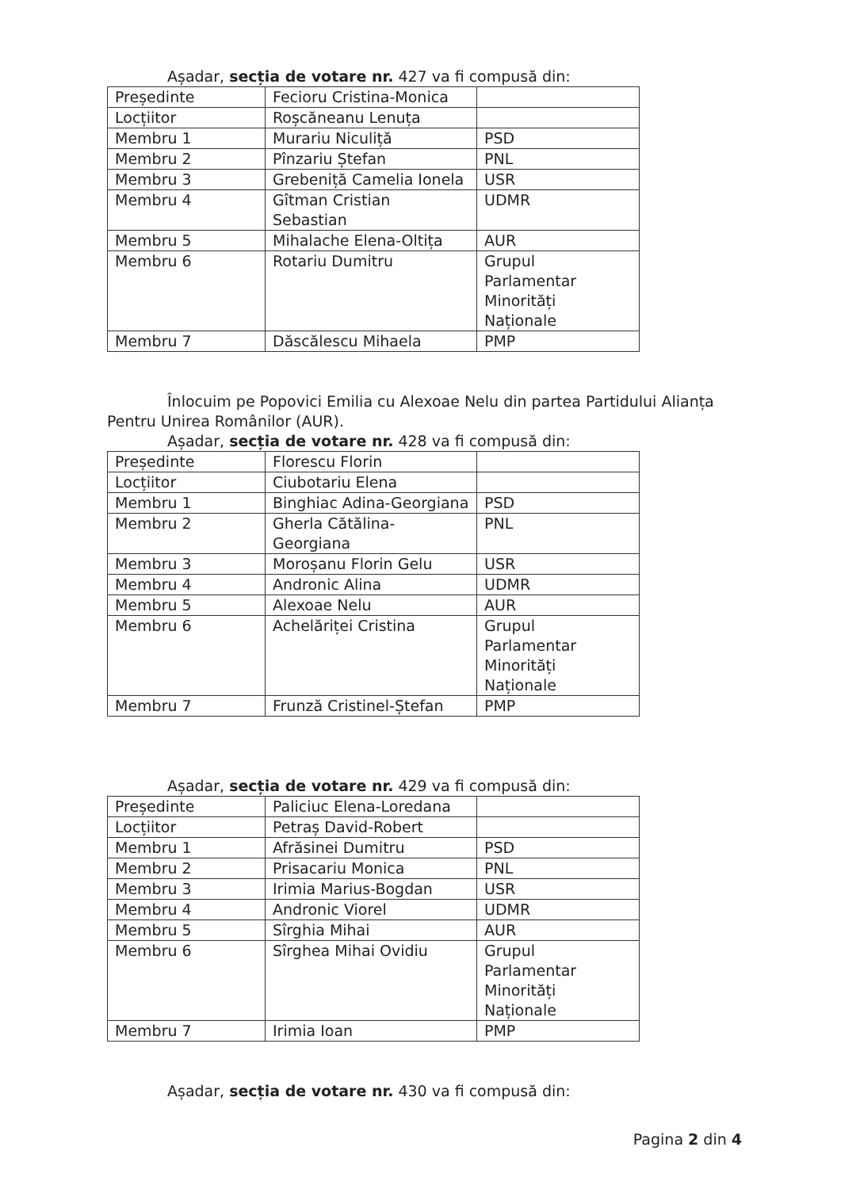Așadar, secția de votare nr. 427 va fi compusă din:
| Președinte | Fecioru Cristina-Monica | |
| Locțiitor | Roșcăneanu Lenuța | |
| Membru 1 | Murariu Niculiță | PSD |
| Membru 2 | Pînzariu Ștefan | PNL |
| Membru 3 | Grebeniță Camelia Ionela | USR |
| Membru 4 | Gîtman Cristian Sebastian | UDMR |
| Membru 5 | Mihalache Elena-Oltița | AUR |
| Membru 6 | Rotariu Dumitru | Grupul Parlamentar Minorități Naționale |
| Membru 7 | Dăscălescu Mihaela | PMP |
Înlocuim pe Popovici Emilia cu Alexoae Nelu din partea Partidului Alianța
Pentru Unirea Românilor (AUR).
Așadar, secția de votare nr. 428 va fi compusă din:
| Președinte | Florescu Florin | |
| Locțiitor | Ciubotariu Elena | |
| Membru 1 | Binghiac Adina-Georgiana | PSD |
| Membru 2 | Gherla Cătălina-Georgiana | PNL |
| Membru 3 | Moroșanu Florin Gelu | USR |
| Membru 4 | Andronic Alina | UDMR |
| Membru 5 | Alexoae Nelu | AUR |
| Membru 6 | Achelăriței Cristina | Grupul Parlamentar Minorități Naționale |
| Membru 7 | Frunză Cristinel-Ștefan | PMP |
Așadar, secția de votare nr. 429 va fi compusă din:
| Președinte | Paliciuc Elena-Loredana | |
| Locțiitor | Petraș David-Robert | |
| Membru 1 | Afrăsinei Dumitru | PSD |
| Membru 2 | Prisacariu Monica | PNL |
| Membru 3 | Irimia Marius-Bogdan | USR |
| Membru 4 | Andronic Viorel | UDMR |
| Membru 5 | Sîrghia Mihai | AUR |
| Membru 6 | Sîrghea Mihai Ovidiu | Grupul Parlamentar Minorități Naționale |
| Membru 7 | Irimia Ioan | PMP |
Așadar, secția de votare nr. 430 va fi compusă din:
Pagina 2 din 4